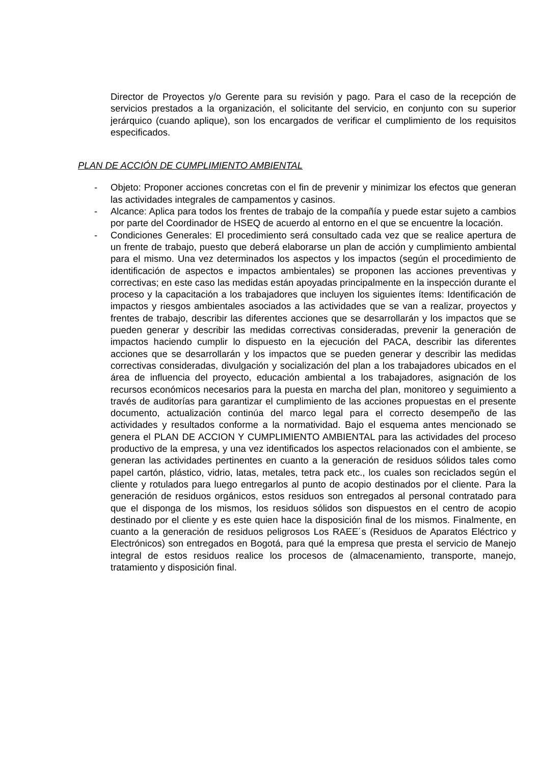Director de Proyectos y/o Gerente para su revisión y pago. Para el caso de la recepción de servicios prestados a la organización, el solicitante del servicio, en conjunto con su superior jerárquico (cuando aplique), son los encargados de verificar el cumplimiento de los requisitos especificados.
PLAN DE ACCIÓN DE CUMPLIMIENTO AMBIENTAL
- Objeto: Proponer acciones concretas con el fin de prevenir y minimizar los efectos que generan las actividades integrales de campamentos y casinos.
- Alcance: Aplica para todos los frentes de trabajo de la compañía y puede estar sujeto a cambios por parte del Coordinador de HSEQ de acuerdo al entorno en el que se encuentre la locación.
- Condiciones Generales: El procedimiento será consultado cada vez que se realice apertura de un frente de trabajo, puesto que deberá elaborarse un plan de acción y cumplimiento ambiental para el mismo. Una vez determinados los aspectos y los impactos (según el procedimiento de identificación de aspectos e impactos ambientales) se proponen las acciones preventivas y correctivas; en este caso las medidas están apoyadas principalmente en la inspección durante el proceso y la capacitación a los trabajadores que incluyen los siguientes ítems: Identificación de impactos y riesgos ambientales asociados a las actividades que se van a realizar, proyectos y frentes de trabajo, describir las diferentes acciones que se desarrollarán y los impactos que se pueden generar y describir las medidas correctivas consideradas, prevenir la generación de impactos haciendo cumplir lo dispuesto en la ejecución del PACA, describir las diferentes acciones que se desarrollarán y los impactos que se pueden generar y describir las medidas correctivas consideradas, divulgación y socialización del plan a los trabajadores ubicados en el área de influencia del proyecto, educación ambiental a los trabajadores, asignación de los recursos económicos necesarios para la puesta en marcha del plan, monitoreo y seguimiento a través de auditorías para garantizar el cumplimiento de las acciones propuestas en el presente documento, actualización continúa del marco legal para el correcto desempeño de las actividades y resultados conforme a la normatividad. Bajo el esquema antes mencionado se genera el PLAN DE ACCION Y CUMPLIMIENTO AMBIENTAL para las actividades del proceso productivo de la empresa, y una vez identificados los aspectos relacionados con el ambiente, se generan las actividades pertinentes en cuanto a la generación de residuos sólidos tales como papel cartón, plástico, vidrio, latas, metales, tetra pack etc., los cuales son reciclados según el cliente y rotulados para luego entregarlos al punto de acopio destinados por el cliente. Para la generación de residuos orgánicos, estos residuos son entregados al personal contratado para que el disponga de los mismos, los residuos sólidos son dispuestos en el centro de acopio destinado por el cliente y es este quien hace la disposición final de los mismos. Finalmente, en cuanto a la generación de residuos peligrosos Los RAEE´s (Residuos de Aparatos Eléctrico y Electrónicos) son entregados en Bogotá, para qué la empresa que presta el servicio de Manejo integral de estos residuos realice los procesos de (almacenamiento, transporte, manejo, tratamiento y disposición final.